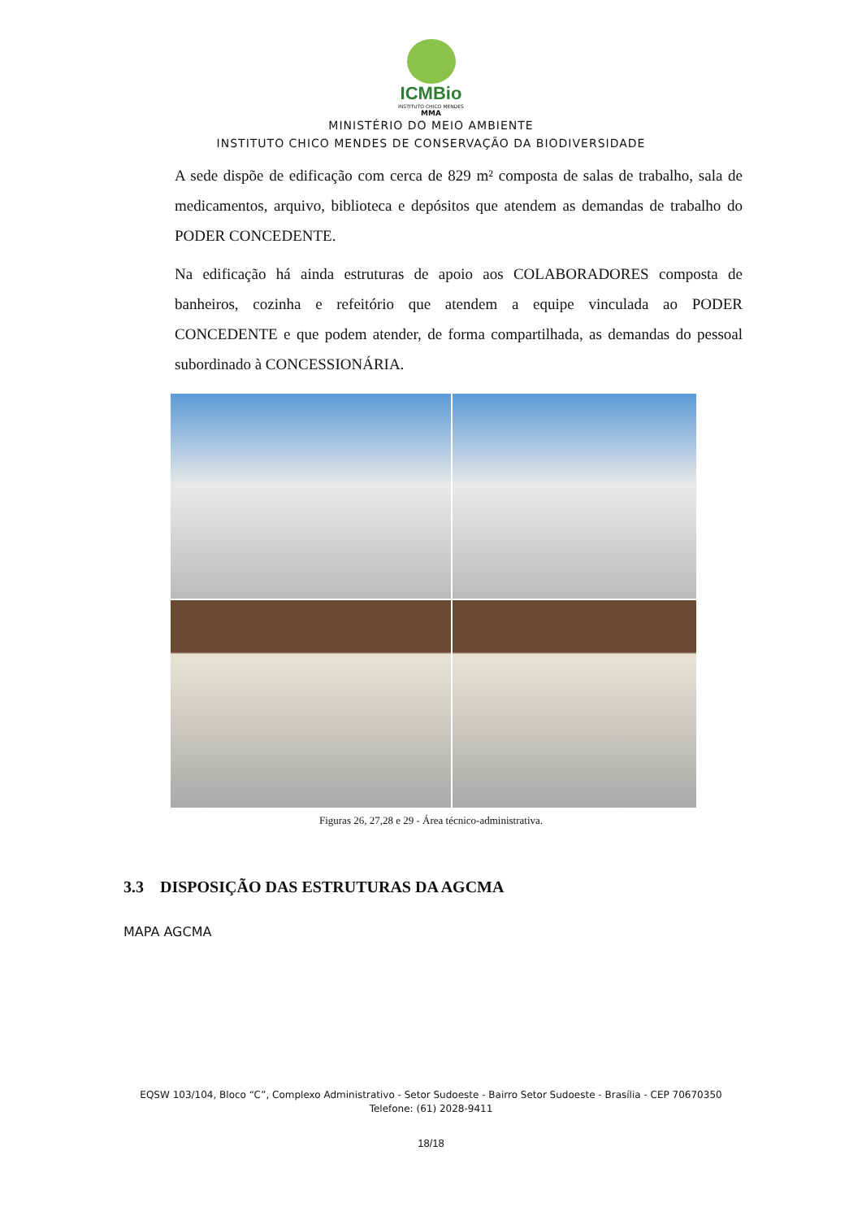ICMBio
INSTITUTO CHICO MENDES
MMA
MINISTÉRIO DO MEIO AMBIENTE
INSTITUTO CHICO MENDES DE CONSERVAÇÃO DA BIODIVERSIDADE
A sede dispõe de edificação com cerca de 829 m² composta de salas de trabalho, sala de medicamentos, arquivo, biblioteca e depósitos que atendem as demandas de trabalho do PODER CONCEDENTE.
Na edificação há ainda estruturas de apoio aos COLABORADORES composta de banheiros, cozinha e refeitório que atendem a equipe vinculada ao PODER CONCEDENTE e que podem atender, de forma compartilhada, as demandas do pessoal subordinado à CONCESSIONÁRIA.
Figuras 26, 27,28 e 29 - Área técnico-administrativa.
3.3 DISPOSIÇÃO DAS ESTRUTURAS DA AGCMA
MAPA AGCMA
EQSW 103/104, Bloco “C”, Complexo Administrativo - Setor Sudoeste - Bairro Setor Sudoeste - Brasília - CEP 70670350 Telefone: (61) 2028-9411
18/18